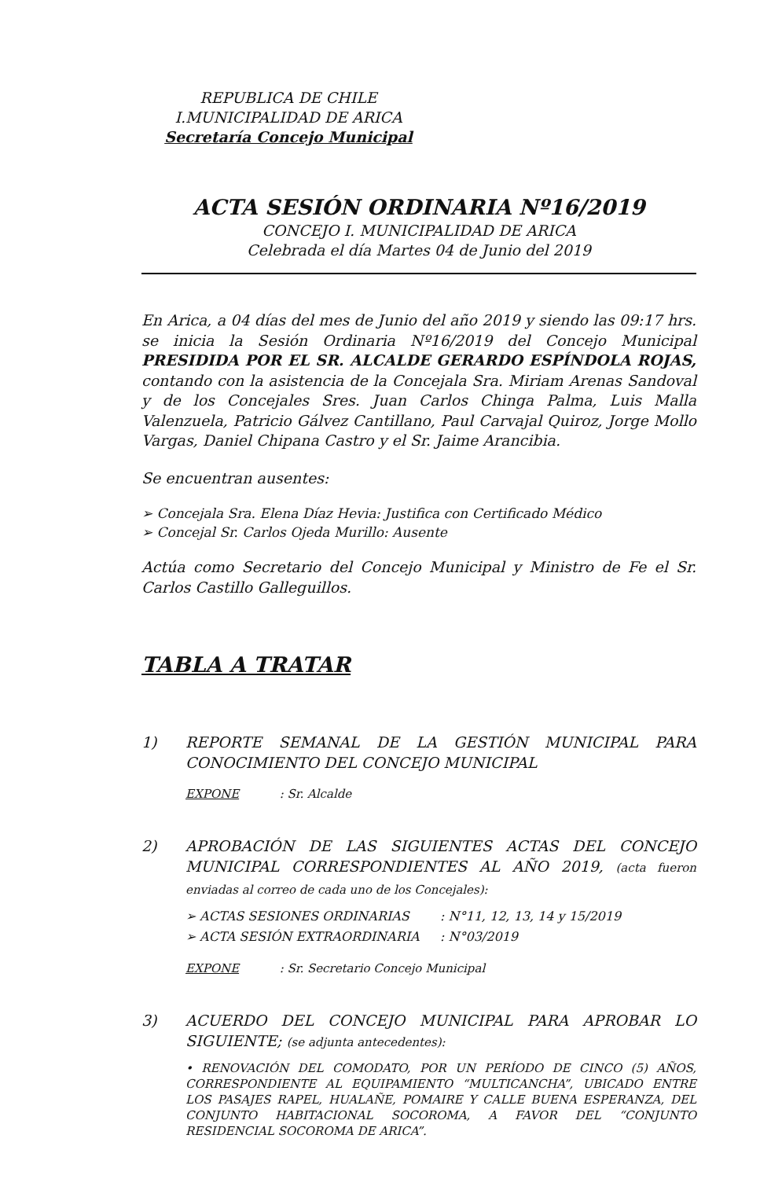REPUBLICA DE CHILE
I.MUNICIPALIDAD DE ARICA
Secretaría Concejo Municipal
ACTA SESIÓN ORDINARIA Nº16/2019
CONCEJO I. MUNICIPALIDAD DE ARICA
Celebrada el día Martes 04 de Junio del 2019
En Arica, a 04 días del mes de Junio del año 2019 y siendo las 09:17 hrs. se inicia la Sesión Ordinaria Nº16/2019 del Concejo Municipal PRESIDIDA POR EL SR. ALCALDE GERARDO ESPÍNDOLA ROJAS, contando con la asistencia de la Concejala Sra. Miriam Arenas Sandoval y de los Concejales Sres. Juan Carlos Chinga Palma, Luis Malla Valenzuela, Patricio Gálvez Cantillano, Paul Carvajal Quiroz, Jorge Mollo Vargas, Daniel Chipana Castro y el Sr. Jaime Arancibia.
Se encuentran ausentes:
➢ Concejala Sra. Elena Díaz Hevia: Justifica con Certificado Médico
➢ Concejal Sr. Carlos Ojeda Murillo: Ausente
Actúa como Secretario del Concejo Municipal y Ministro de Fe el Sr. Carlos Castillo Galleguillos.
TABLA A TRATAR
1) REPORTE SEMANAL DE LA GESTIÓN MUNICIPAL PARA CONOCIMIENTO DEL CONCEJO MUNICIPAL
EXPONE : Sr. Alcalde
2) APROBACIÓN DE LAS SIGUIENTES ACTAS DEL CONCEJO MUNICIPAL CORRESPONDIENTES AL AÑO 2019, (acta fueron enviadas al correo de cada uno de los Concejales):
| ➢ ACTAS SESIONES ORDINARIAS | : N°11, 12, 13, 14 y 15/2019 |
| ➢ ACTA SESIÓN EXTRAORDINARIA | : N°03/2019 |
EXPONE : Sr. Secretario Concejo Municipal
3) ACUERDO DEL CONCEJO MUNICIPAL PARA APROBAR LO SIGUIENTE; (se adjunta antecedentes):
• RENOVACIÓN DEL COMODATO, POR UN PERÍODO DE CINCO (5) AÑOS, CORRESPONDIENTE AL EQUIPAMIENTO “MULTICANCHA”, UBICADO ENTRE LOS PASAJES RAPEL, HUALAÑE, POMAIRE Y CALLE BUENA ESPERANZA, DEL CONJUNTO HABITACIONAL SOCOROMA, A FAVOR DEL “CONJUNTO RESIDENCIAL SOCOROMA DE ARICA”.